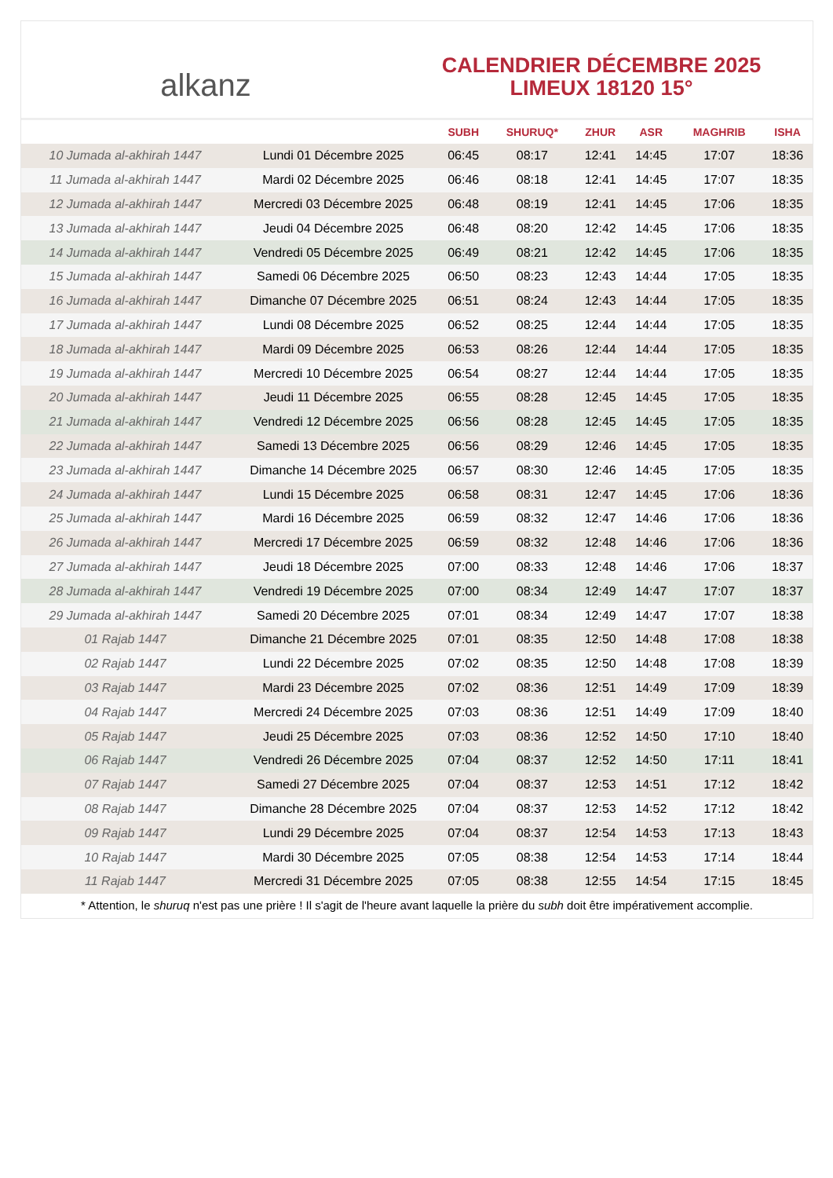alkanz
CALENDRIER DÉCEMBRE 2025
LIMEUX 18120 15°
| | | SUBH | SHURUQ* | ZHUR | ASR | MAGHRIB | ISHA |
| --- | --- | --- | --- | --- | --- | --- | --- |
| 10 Jumada al-akhirah 1447 | Lundi 01 Décembre 2025 | 06:45 | 08:17 | 12:41 | 14:45 | 17:07 | 18:36 |
| 11 Jumada al-akhirah 1447 | Mardi 02 Décembre 2025 | 06:46 | 08:18 | 12:41 | 14:45 | 17:07 | 18:35 |
| 12 Jumada al-akhirah 1447 | Mercredi 03 Décembre 2025 | 06:48 | 08:19 | 12:41 | 14:45 | 17:06 | 18:35 |
| 13 Jumada al-akhirah 1447 | Jeudi 04 Décembre 2025 | 06:48 | 08:20 | 12:42 | 14:45 | 17:06 | 18:35 |
| 14 Jumada al-akhirah 1447 | Vendredi 05 Décembre 2025 | 06:49 | 08:21 | 12:42 | 14:45 | 17:06 | 18:35 |
| 15 Jumada al-akhirah 1447 | Samedi 06 Décembre 2025 | 06:50 | 08:23 | 12:43 | 14:44 | 17:05 | 18:35 |
| 16 Jumada al-akhirah 1447 | Dimanche 07 Décembre 2025 | 06:51 | 08:24 | 12:43 | 14:44 | 17:05 | 18:35 |
| 17 Jumada al-akhirah 1447 | Lundi 08 Décembre 2025 | 06:52 | 08:25 | 12:44 | 14:44 | 17:05 | 18:35 |
| 18 Jumada al-akhirah 1447 | Mardi 09 Décembre 2025 | 06:53 | 08:26 | 12:44 | 14:44 | 17:05 | 18:35 |
| 19 Jumada al-akhirah 1447 | Mercredi 10 Décembre 2025 | 06:54 | 08:27 | 12:44 | 14:44 | 17:05 | 18:35 |
| 20 Jumada al-akhirah 1447 | Jeudi 11 Décembre 2025 | 06:55 | 08:28 | 12:45 | 14:45 | 17:05 | 18:35 |
| 21 Jumada al-akhirah 1447 | Vendredi 12 Décembre 2025 | 06:56 | 08:28 | 12:45 | 14:45 | 17:05 | 18:35 |
| 22 Jumada al-akhirah 1447 | Samedi 13 Décembre 2025 | 06:56 | 08:29 | 12:46 | 14:45 | 17:05 | 18:35 |
| 23 Jumada al-akhirah 1447 | Dimanche 14 Décembre 2025 | 06:57 | 08:30 | 12:46 | 14:45 | 17:05 | 18:35 |
| 24 Jumada al-akhirah 1447 | Lundi 15 Décembre 2025 | 06:58 | 08:31 | 12:47 | 14:45 | 17:06 | 18:36 |
| 25 Jumada al-akhirah 1447 | Mardi 16 Décembre 2025 | 06:59 | 08:32 | 12:47 | 14:46 | 17:06 | 18:36 |
| 26 Jumada al-akhirah 1447 | Mercredi 17 Décembre 2025 | 06:59 | 08:32 | 12:48 | 14:46 | 17:06 | 18:36 |
| 27 Jumada al-akhirah 1447 | Jeudi 18 Décembre 2025 | 07:00 | 08:33 | 12:48 | 14:46 | 17:06 | 18:37 |
| 28 Jumada al-akhirah 1447 | Vendredi 19 Décembre 2025 | 07:00 | 08:34 | 12:49 | 14:47 | 17:07 | 18:37 |
| 29 Jumada al-akhirah 1447 | Samedi 20 Décembre 2025 | 07:01 | 08:34 | 12:49 | 14:47 | 17:07 | 18:38 |
| 01 Rajab 1447 | Dimanche 21 Décembre 2025 | 07:01 | 08:35 | 12:50 | 14:48 | 17:08 | 18:38 |
| 02 Rajab 1447 | Lundi 22 Décembre 2025 | 07:02 | 08:35 | 12:50 | 14:48 | 17:08 | 18:39 |
| 03 Rajab 1447 | Mardi 23 Décembre 2025 | 07:02 | 08:36 | 12:51 | 14:49 | 17:09 | 18:39 |
| 04 Rajab 1447 | Mercredi 24 Décembre 2025 | 07:03 | 08:36 | 12:51 | 14:49 | 17:09 | 18:40 |
| 05 Rajab 1447 | Jeudi 25 Décembre 2025 | 07:03 | 08:36 | 12:52 | 14:50 | 17:10 | 18:40 |
| 06 Rajab 1447 | Vendredi 26 Décembre 2025 | 07:04 | 08:37 | 12:52 | 14:50 | 17:11 | 18:41 |
| 07 Rajab 1447 | Samedi 27 Décembre 2025 | 07:04 | 08:37 | 12:53 | 14:51 | 17:12 | 18:42 |
| 08 Rajab 1447 | Dimanche 28 Décembre 2025 | 07:04 | 08:37 | 12:53 | 14:52 | 17:12 | 18:42 |
| 09 Rajab 1447 | Lundi 29 Décembre 2025 | 07:04 | 08:37 | 12:54 | 14:53 | 17:13 | 18:43 |
| 10 Rajab 1447 | Mardi 30 Décembre 2025 | 07:05 | 08:38 | 12:54 | 14:53 | 17:14 | 18:44 |
| 11 Rajab 1447 | Mercredi 31 Décembre 2025 | 07:05 | 08:38 | 12:55 | 14:54 | 17:15 | 18:45 |
* Attention, le shuruq n'est pas une prière ! Il s'agit de l'heure avant laquelle la prière du subh doit être impérativement accomplie.